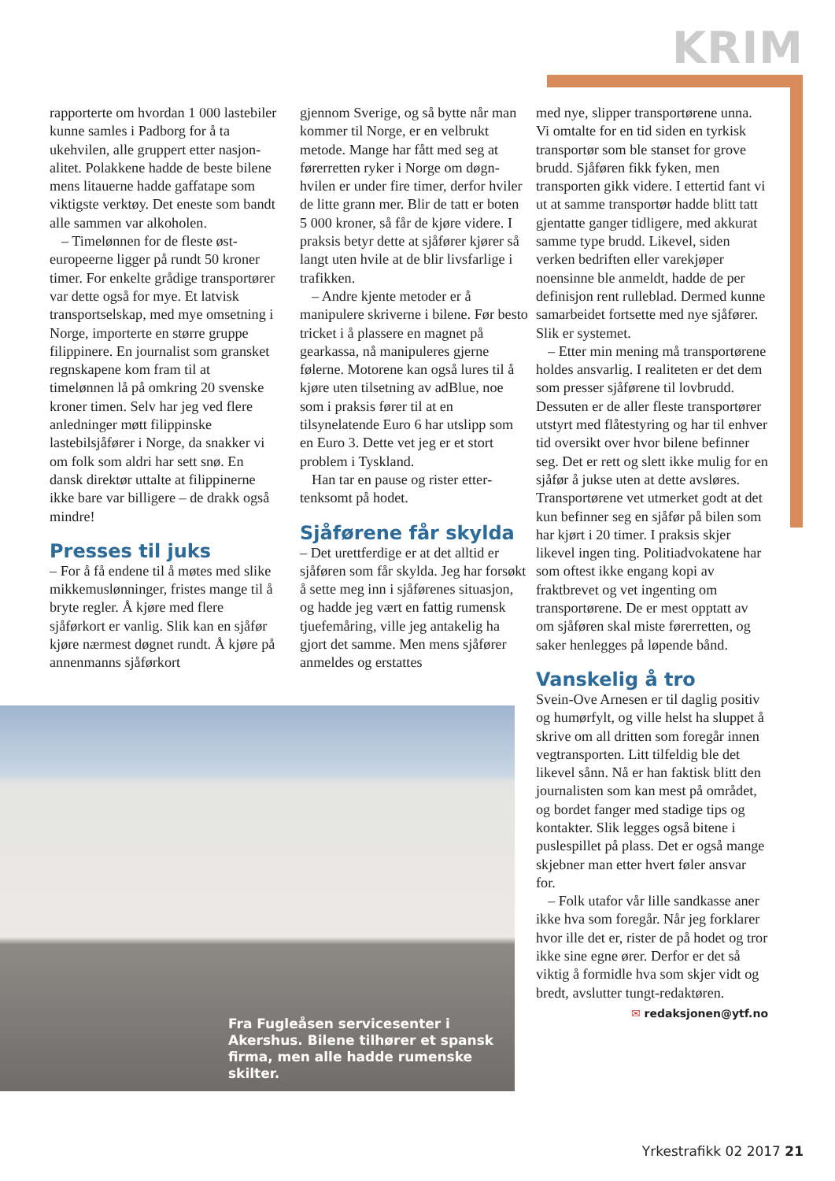KRIM
rapporterte om hvordan 1 000 laste­biler kunne samles i Padborg for å ta ukehvilen, alle gruppert etter nasjon­alitet. Polakkene hadde de beste bil­ene mens litauerne hadde gaffatape som viktigste verktøy. Det eneste som bandt alle sammen var alkoholen.
– Timelønnen for de fleste øst­europeerne ligger på rundt 50 kroner timer. For enkelte grådige trans­portører var dette også for mye. Et latvisk transportselskap, med mye omsetning i Norge, importerte en større gruppe filippinere. En journal­ist som gransket regnskapene kom fram til at timelønnen lå på omkring 20 svenske kroner timen. Selv har jeg ved flere anledninger møtt filip­pinske lastebilsjåfører i Norge, da snakker vi om folk som aldri har sett snø. En dansk direktør uttalte at filippinerne ikke bare var billigere – de drakk også mindre!
Presses til juks
– For å få endene til å møtes med slike mikkemuslønninger, fristes mange til å bryte regler. Å kjøre med flere sjåførkort er vanlig. Slik kan en sjåfør kjøre nærmest døgnet rundt. Å kjøre på annenmanns sjåførkort
gjennom Sverige, og så bytte når man kommer til Norge, er en velbrukt metode. Mange har fått med seg at førerretten ryker i Norge om døgn­hvilen er under fire timer, derfor hviler de litte grann mer. Blir de tatt er boten 5 000 kroner, så får de kjøre videre. I praksis betyr dette at sjåfører kjører så langt uten hvile at de blir livsfarlige i trafikken.
– Andre kjente metoder er å manipulere skriverne i bilene. Før besto tricket i å plassere en magnet på gearkassa, nå manipuleres gjerne følerne. Motorene kan også lures til å kjøre uten tilsetning av adBlue, noe som i praksis fører til at en tilsynelatende Euro 6 har utslipp som en Euro 3. Dette vet jeg er et stort problem i Tyskland.
Han tar en pause og rister etter­tenksomt på hodet.
Sjåførene får skylda
– Det urettferdige er at det alltid er sjåføren som får skylda. Jeg har forsøkt å sette meg inn i sjåførenes situasjon, og hadde jeg vært en fattig rumensk tjuefemåring, ville jeg antakelig ha gjort det samme. Men mens sjåfører anmeldes og erstattes
med nye, slipper transportørene unna. Vi omtalte for en tid siden en tyrkisk transportør som ble stanset for grove brudd. Sjåføren fikk fyken, men transporten gikk videre. I etter­tid fant vi ut at samme transportør hadde blitt tatt gjentatte ganger tidligere, med akkurat samme type brudd. Likevel, siden verken be­driften eller varekjøper noensinne ble anmeldt, hadde de per definisjon rent rulleblad. Dermed kunne samar­beidet fortsette med nye sjåfører. Slik er systemet.
– Etter min mening må transport­ørene holdes ansvarlig. I realiteten er det dem som presser sjåførene til lovbrudd. Dessuten er de aller fleste transportører utstyrt med flåtestyring og har til enhver tid oversikt over hvor bilene befinner seg. Det er rett og slett ikke mulig for en sjåfør å jukse uten at dette avsløres. Trans­portørene vet utmerket godt at det kun befinner seg en sjåfør på bilen som har kjørt i 20 timer. I praksis skjer likevel ingen ting. Politiad­vokatene har som oftest ikke engang kopi av fraktbrevet og vet ingenting om transportørene. De er mest opp­tatt av om sjåføren skal miste før­erretten, og saker henlegges på løpende bånd.
Vanskelig å tro
Svein-Ove Arnesen er til daglig posi­tiv og humørfylt, og ville helst ha sluppet å skrive om all dritten som foregår innen vegtransporten. Litt til­feldig ble det likevel sånn. Nå er han faktisk blitt den journalisten som kan mest på området, og bordet fanger med stadige tips og kontakter. Slik legges også bitene i puslespillet på plass. Det er også mange skjebner man etter hvert føler ansvar for.
– Folk utafor vår lille sandkasse aner ikke hva som foregår. Når jeg forklarer hvor ille det er, rister de på hodet og tror ikke sine egne ører. Derfor er det så viktig å formidle hva som skjer vidt og bredt, avslut­ter tungt-redaktøren.
✉ redaksjonen@ytf.no
Fra Fugleåsen servicesenter i Akershus. Bilene tilhører et spansk firma, men alle hadde rumenske skilter.
Yrkestrafikk 02 2017 21